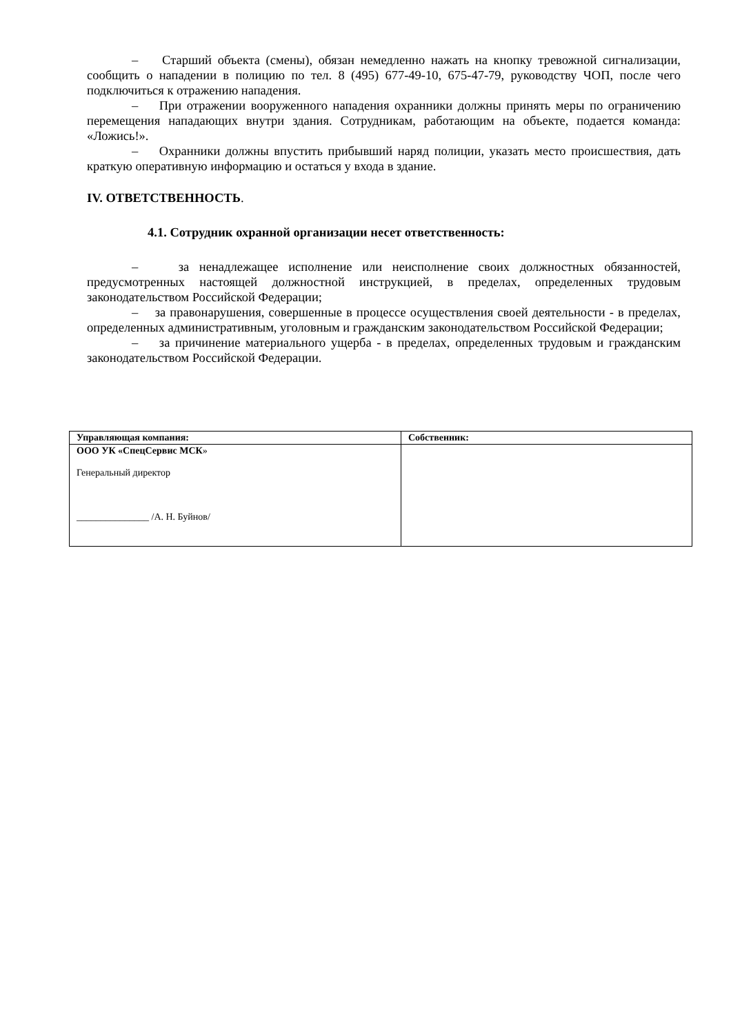– Старший объекта (смены), обязан немедленно нажать на кнопку тревожной сигнализации, сообщить о нападении в полицию по тел. 8 (495) 677-49-10, 675-47-79, руководству ЧОП, после чего подключиться к отражению нападения.
– При отражении вооруженного нападения охранники должны принять меры по ограничению перемещения нападающих внутри здания. Сотрудникам, работающим на объекте, подается команда: «Ложись!».
– Охранники должны впустить прибывший наряд полиции, указать место происшествия, дать краткую оперативную информацию и остаться у входа в здание.
IV. ОТВЕТСТВЕННОСТЬ.
4.1. Сотрудник охранной организации несет ответственность:
– за ненадлежащее исполнение или неисполнение своих должностных обязанностей, предусмотренных настоящей должностной инструкцией, в пределах, определенных трудовым законодательством Российской Федерации;
– за правонарушения, совершенные в процессе осуществления своей деятельности - в пределах, определенных административным, уголовным и гражданским законодательством Российской Федерации;
– за причинение материального ущерба - в пределах, определенных трудовым и гражданским законодательством Российской Федерации.
| Управляющая компания: | Собственник: |
| --- | --- |
| ООО УК «СпецСервис МСК » Генеральный директор _______________ /А. Н. Буйнов/ | |